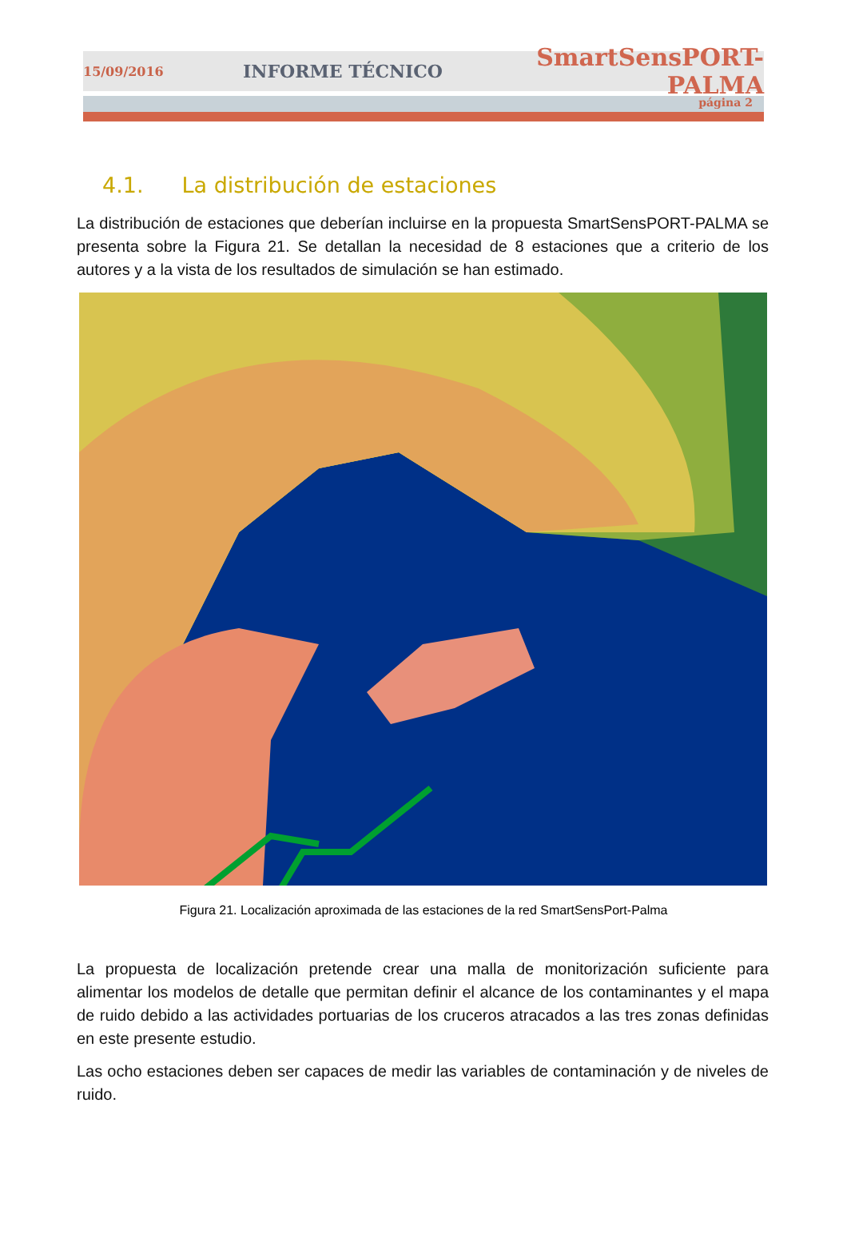15/09/2016 INFORME TÉCNICO SmartSensPORT-PALMA
página 2
4.1. La distribución de estaciones
La distribución de estaciones que deberían incluirse en la propuesta SmartSensPORT-PALMA se presenta sobre la Figura 21. Se detallan la necesidad de 8 estaciones que a criterio de los autores y a la vista de los resultados de simulación se han estimado.
Figura 21. Localización aproximada de las estaciones de la red SmartSensPort-Palma
La propuesta de localización pretende crear una malla de monitorización suficiente para alimentar los modelos de detalle que permitan definir el alcance de los contaminantes y el mapa de ruido debido a las actividades portuarias de los cruceros atracados a las tres zonas definidas en este presente estudio.
Las ocho estaciones deben ser capaces de medir las variables de contaminación y de niveles de ruido.